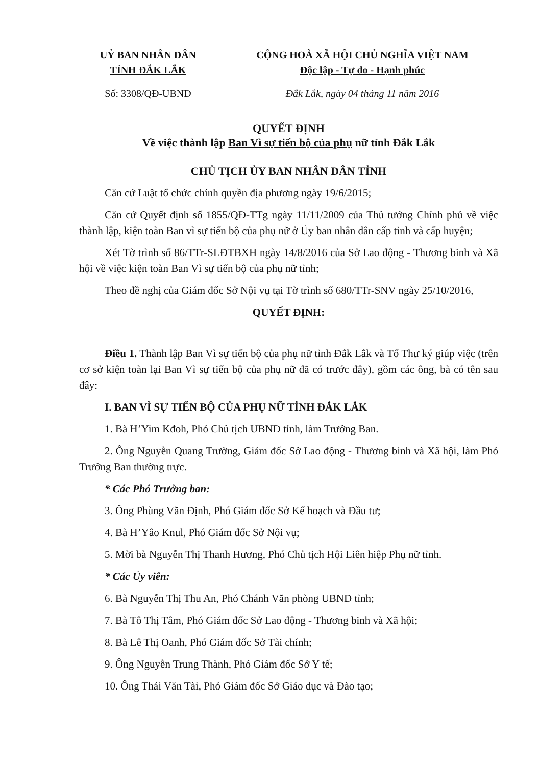UỶ BAN NHÂN DÂN
TỈNH ĐẮK LẮK
Số: 3308/QĐ-UBND
CỘNG HOÀ XÃ HỘI CHỦ NGHĨA VIỆT NAM
Độc lập - Tự do - Hạnh phúc
Đắk Lắk, ngày 04 tháng 11 năm 2016
QUYẾT ĐỊNH
Về việc thành lập Ban Vì sự tiến bộ của phụ nữ tỉnh Đắk Lắk
CHỦ TỊCH ỦY BAN NHÂN DÂN TỈNH
Căn cứ Luật tổ chức chính quyền địa phương ngày 19/6/2015;
Căn cứ Quyết định số 1855/QĐ-TTg ngày 11/11/2009 của Thủ tướng Chính phủ về việc thành lập, kiện toàn Ban vì sự tiến bộ của phụ nữ ở Ủy ban nhân dân cấp tỉnh và cấp huyện;
Xét Tờ trình số 86/TTr-SLĐTBXH ngày 14/8/2016 của Sở Lao động - Thương binh và Xã hội về việc kiện toàn Ban Vì sự tiến bộ của phụ nữ tỉnh;
Theo đề nghị của Giám đốc Sở Nội vụ tại Tờ trình số 680/TTr-SNV ngày 25/10/2016,
QUYẾT ĐỊNH:
Điều 1. Thành lập Ban Vì sự tiến bộ của phụ nữ tỉnh Đắk Lắk và Tổ Thư ký giúp việc (trên cơ sở kiện toàn lại Ban Vì sự tiến bộ của phụ nữ đã có trước đây), gồm các ông, bà có tên sau đây:
I. BAN VÌ SỰ TIẾN BỘ CỦA PHỤ NỮ TỈNH ĐẮK LẮK
1. Bà H’Yim Kđoh, Phó Chủ tịch UBND tỉnh, làm Trưởng Ban.
2. Ông Nguyễn Quang Trường, Giám đốc Sở Lao động - Thương binh và Xã hội, làm Phó Trưởng Ban thường trực.
* Các Phó Trưởng ban:
3. Ông Phùng Văn Định, Phó Giám đốc Sở Kế hoạch và Đầu tư;
4. Bà H’Yâo Knul, Phó Giám đốc Sở Nội vụ;
5. Mời bà Nguyễn Thị Thanh Hương, Phó Chủ tịch Hội Liên hiệp Phụ nữ tỉnh.
* Các Ủy viên:
6. Bà Nguyễn Thị Thu An, Phó Chánh Văn phòng UBND tỉnh;
7. Bà Tô Thị Tâm, Phó Giám đốc Sở Lao động - Thương binh và Xã hội;
8. Bà Lê Thị Oanh, Phó Giám đốc Sở Tài chính;
9. Ông Nguyễn Trung Thành, Phó Giám đốc Sở Y tế;
10. Ông Thái Văn Tài, Phó Giám đốc Sở Giáo dục và Đào tạo;